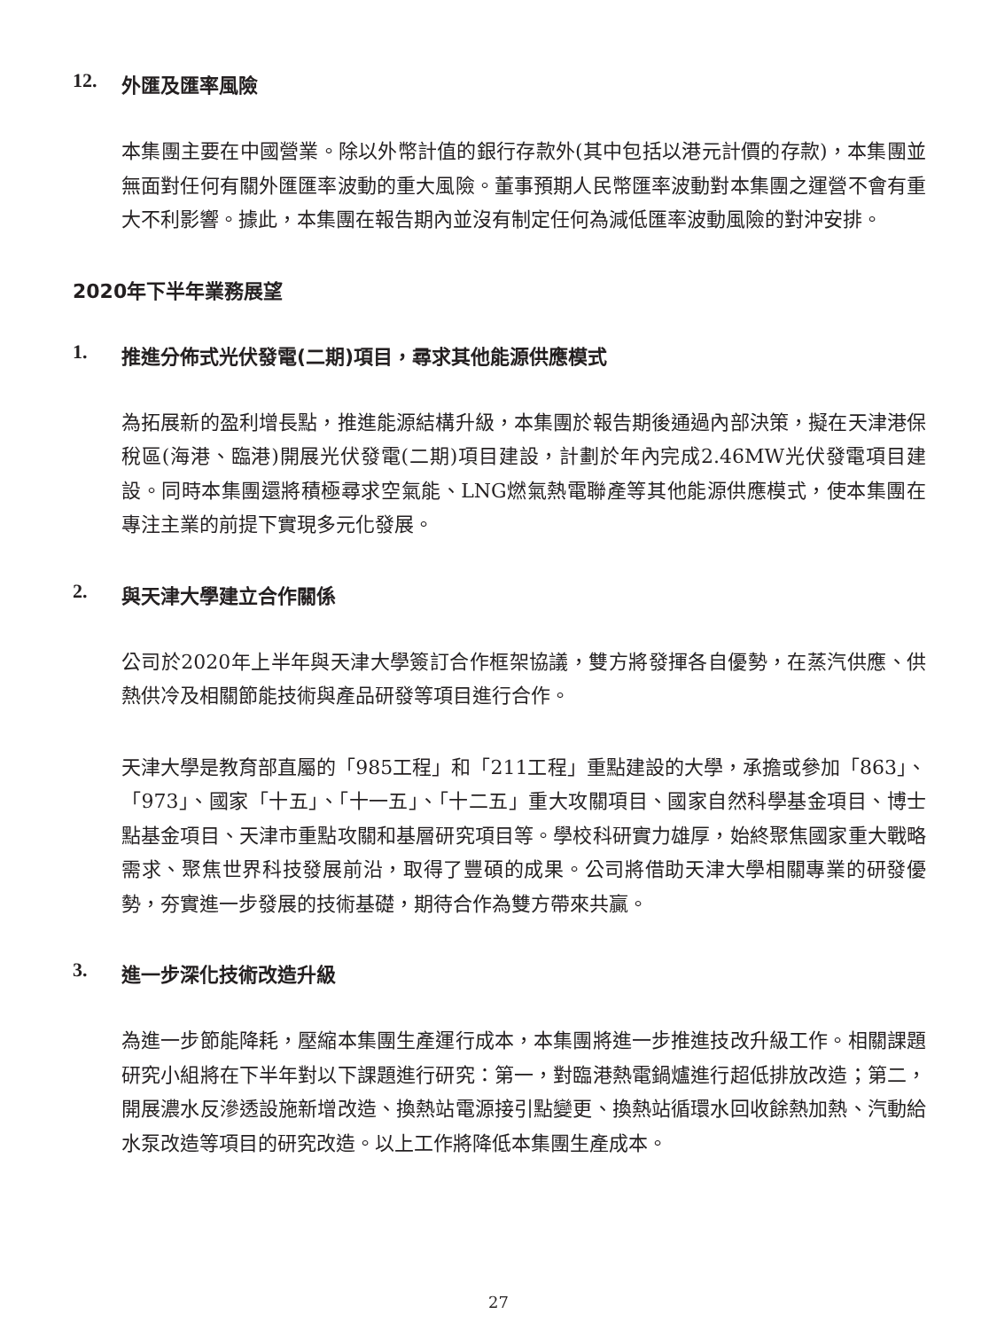12. 外匯及匯率風險
本集團主要在中國營業。除以外幣計值的銀行存款外(其中包括以港元計價的存款)，本集團並無面對任何有關外匯匯率波動的重大風險。董事預期人民幣匯率波動對本集團之運營不會有重大不利影響。據此，本集團在報告期內並沒有制定任何為減低匯率波動風險的對沖安排。
2020年下半年業務展望
1. 推進分佈式光伏發電(二期)項目，尋求其他能源供應模式
為拓展新的盈利增長點，推進能源結構升級，本集團於報告期後通過內部決策，擬在天津港保稅區(海港、臨港)開展光伏發電(二期)項目建設，計劃於年內完成2.46MW光伏發電項目建設。同時本集團還將積極尋求空氣能、LNG燃氣熱電聯產等其他能源供應模式，使本集團在專注主業的前提下實現多元化發展。
2. 與天津大學建立合作關係
公司於2020年上半年與天津大學簽訂合作框架協議，雙方將發揮各自優勢，在蒸汽供應、供熱供冷及相關節能技術與產品研發等項目進行合作。
天津大學是教育部直屬的「985工程」和「211工程」重點建設的大學，承擔或參加「863」、「973」、國家「十五」、「十一五」、「十二五」重大攻關項目、國家自然科學基金項目、博士點基金項目、天津市重點攻關和基層研究項目等。學校科研實力雄厚，始終聚焦國家重大戰略需求、聚焦世界科技發展前沿，取得了豐碩的成果。公司將借助天津大學相關專業的研發優勢，夯實進一步發展的技術基礎，期待合作為雙方帶來共贏。
3. 進一步深化技術改造升級
為進一步節能降耗，壓縮本集團生產運行成本，本集團將進一步推進技改升級工作。相關課題研究小組將在下半年對以下課題進行研究：第一，對臨港熱電鍋爐進行超低排放改造；第二，開展濃水反滲透設施新增改造、換熱站電源接引點變更、換熱站循環水回收餘熱加熱、汽動給水泵改造等項目的研究改造。以上工作將降低本集團生產成本。
27